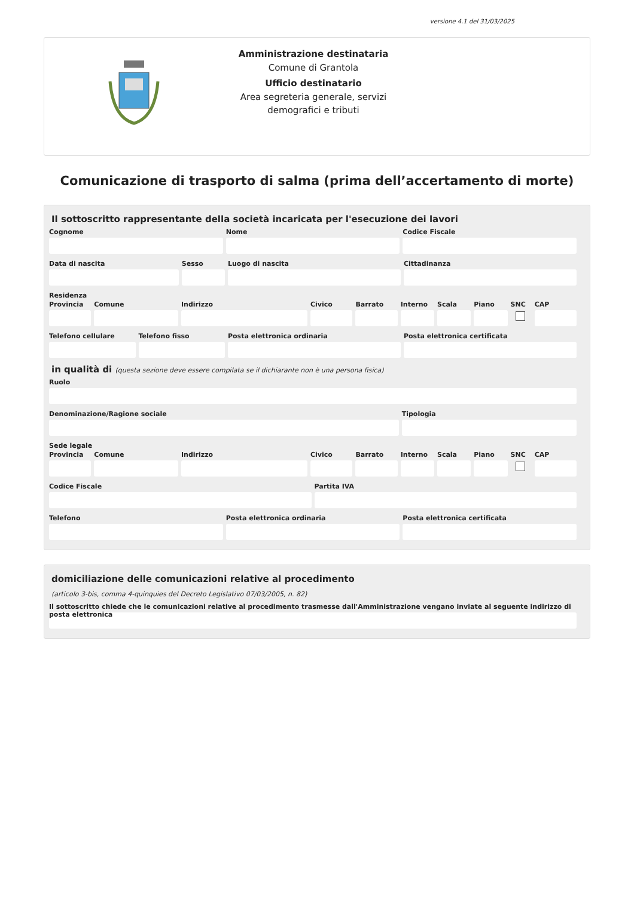versione 4.1 del 31/03/2025
Amministrazione destinataria
Comune di Grantola
Ufficio destinatario
Area segreteria generale, servizi demografici e tributi
Comunicazione di trasporto di salma (prima dell’accertamento di morte)
Il sottoscritto rappresentante della società incaricata per l'esecuzione dei lavori
Cognome Nome Codice Fiscale
Data di nascita Sesso Luogo di nascita Cittadinanza
Residenza
Provincia Comune Indirizzo Civico Barrato Interno Scala Piano SNC CAP
Telefono cellulare Telefono fisso Posta elettronica ordinaria Posta elettronica certificata
in qualità di (questa sezione deve essere compilata se il dichiarante non è una persona fisica)
Ruolo
Denominazione/Ragione sociale Tipologia
Sede legale
Provincia Comune Indirizzo Civico Barrato Interno Scala Piano SNC CAP
Codice Fiscale Partita IVA
Telefono Posta elettronica ordinaria Posta elettronica certificata
domiciliazione delle comunicazioni relative al procedimento
(articolo 3-bis, comma 4-quinquies del Decreto Legislativo 07/03/2005, n. 82)
Il sottoscritto chiede che le comunicazioni relative al procedimento trasmesse dall'Amministrazione vengano inviate al seguente indirizzo di posta elettronica